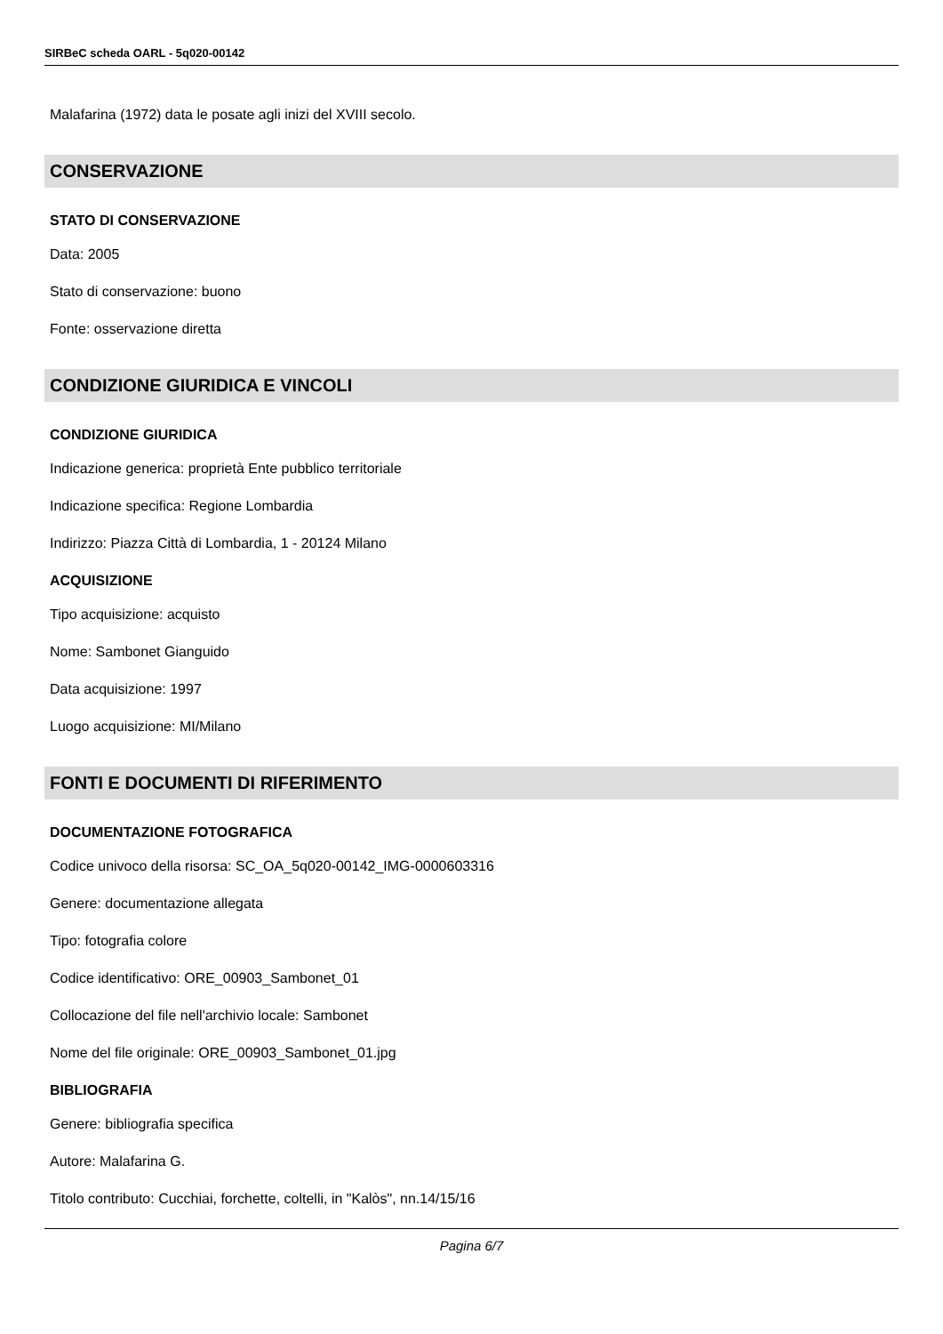SIRBeC scheda OARL - 5q020-00142
Malafarina (1972) data le posate agli inizi del XVIII secolo.
CONSERVAZIONE
STATO DI CONSERVAZIONE
Data: 2005
Stato di conservazione: buono
Fonte: osservazione diretta
CONDIZIONE GIURIDICA E VINCOLI
CONDIZIONE GIURIDICA
Indicazione generica: proprietà Ente pubblico territoriale
Indicazione specifica: Regione Lombardia
Indirizzo: Piazza Città di Lombardia, 1 - 20124 Milano
ACQUISIZIONE
Tipo acquisizione: acquisto
Nome: Sambonet Gianguido
Data acquisizione: 1997
Luogo acquisizione: MI/Milano
FONTI E DOCUMENTI DI RIFERIMENTO
DOCUMENTAZIONE FOTOGRAFICA
Codice univoco della risorsa: SC_OA_5q020-00142_IMG-0000603316
Genere: documentazione allegata
Tipo: fotografia colore
Codice identificativo: ORE_00903_Sambonet_01
Collocazione del file nell'archivio locale: Sambonet
Nome del file originale: ORE_00903_Sambonet_01.jpg
BIBLIOGRAFIA
Genere: bibliografia specifica
Autore: Malafarina G.
Titolo contributo: Cucchiai, forchette, coltelli, in "Kalòs", nn.14/15/16
Pagina 6/7